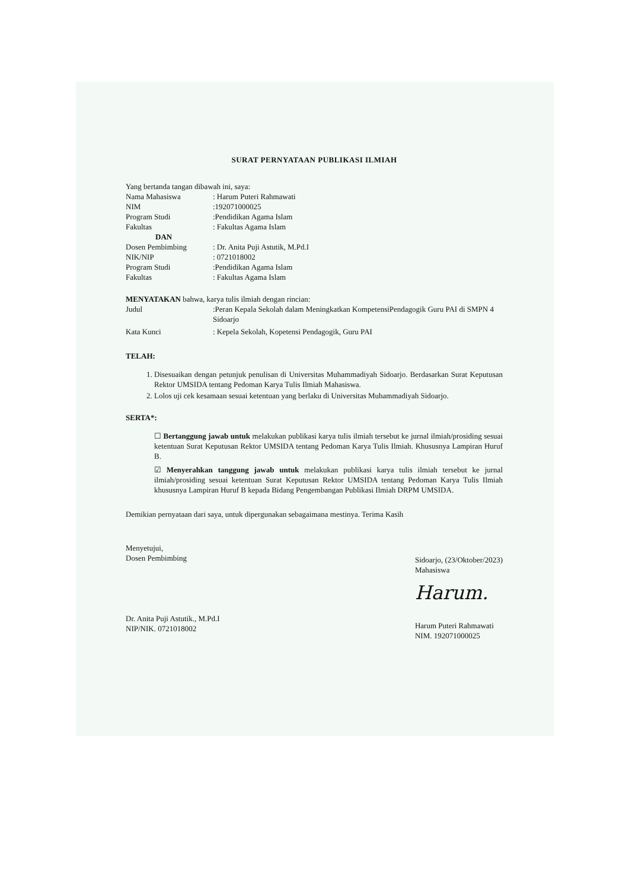SURAT PERNYATAAN PUBLIKASI ILMIAH
Yang bertanda tangan dibawah ini, saya:
Nama Mahasiswa: Harum Puteri Rahmawati
NIM:192071000025
Program Studi:Pendidikan Agama Islam
Fakultas: Fakultas Agama Islam
DAN
Dosen Pembimbing: Dr. Anita Puji Astutik, M.Pd.I
NIK/NIP: 0721018002
Program Studi:Pendidikan Agama Islam
Fakultas: Fakultas Agama Islam
MENYATAKAN bahwa, karya tulis ilmiah dengan rincian:
Judul:Peran Kepala Sekolah dalam Meningkatkan KompetensiPendagogik Guru PAI di SMPN 4 Sidoarjo
Kata Kunci: Kepela Sekolah, Kopetensi Pendagogik, Guru PAI
TELAH:
1. Disesuaikan dengan petunjuk penulisan di Universitas Muhammadiyah Sidoarjo. Berdasarkan Surat Keputusan Rektor UMSIDA tentang Pedoman Karya Tulis Ilmiah Mahasiswa.
2. Lolos uji cek kesamaan sesuai ketentuan yang berlaku di Universitas Muhammadiyah Sidoarjo.
SERTA*:
☐ Bertanggung jawab untuk melakukan publikasi karya tulis ilmiah tersebut ke jurnal ilmiah/prosiding sesuai ketentuan Surat Keputusan Rektor UMSIDA tentang Pedoman Karya Tulis Ilmiah. Khususnya Lampiran Huruf B.
☑ Menyerahkan tanggung jawab untuk melakukan publikasi karya tulis ilmiah tersebut ke jurnal ilmiah/prosiding sesuai ketentuan Surat Keputusan Rektor UMSIDA tentang Pedoman Karya Tulis Ilmiah khususnya Lampiran Huruf B kepada Bidang Pengembangan Publikasi Ilmiah DRPM UMSIDA.
Demikian pernyataan dari saya, untuk dipergunakan sebagaimana mestinya. Terima Kasih
Menyetujui,
Dosen Pembimbing
Dr. Anita Puji Astutik., M.Pd.I
NIP/NIK. 0721018002
Sidoarjo, (23/Oktober/2023)
Mahasiswa
Harum.
Harum Puteri Rahmawati
NIM. 192071000025